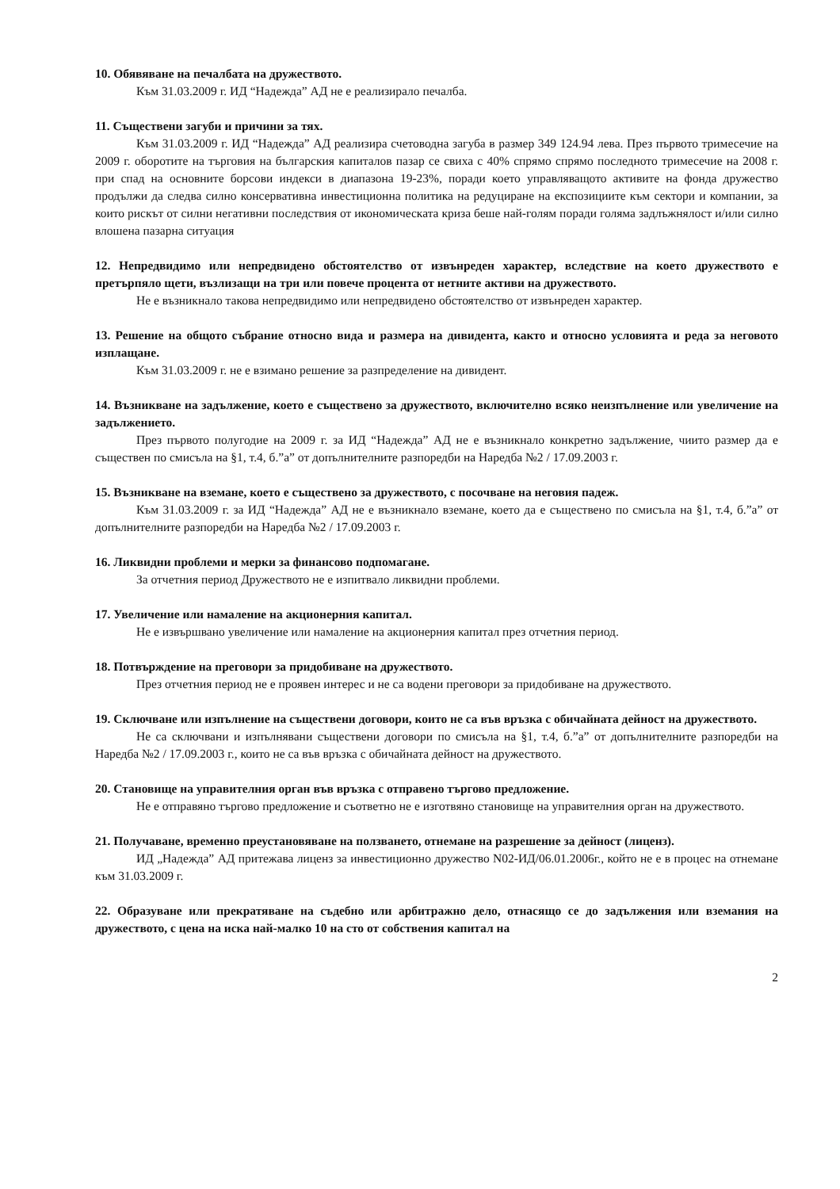10. Обявяване на печалбата на дружеството.
Към 31.03.2009 г. ИД “Надежда” АД не е реализирало печалба.
11. Съществени загуби и причини за тях.
Към 31.03.2009 г. ИД “Надежда” АД реализира счетоводна загуба в размер 349 124.94 лева. През първото тримесечие на 2009 г. оборотите на търговия на българския капиталов пазар се свиха с 40% спрямо спрямо последното тримесечие на 2008 г. при спад на основните борсови индекси в диапазона 19-23%, поради което управляващото активите на фонда дружество продължи да следва силно консервативна инвестиционна политика на редуциране на експозициите към сектори и компании, за които рискът от силни негативни последствия от икономическата криза беше най-голям поради голяма задлъжнялост и/или силно влошена пазарна ситуация
12. Непредвидимо или непредвидено обстоятелство от извънреден характер, вследствие на което дружеството е претърпяло щети, възлизащи на три или повече процента от нетните активи на дружеството.
Не е възникнало такова непредвидимо или непредвидено обстоятелство от извънреден характер.
13. Решение на общото събрание относно вида и размера на дивидента, както и относно условията и реда за неговото изплащане.
Към 31.03.2009 г. не е взимано решение за разпределение на дивидент.
14. Възникване на задължение, което е съществено за дружеството, включително всяко неизпълнение или увеличение на задължението.
През първото полугодие на 2009 г. за ИД “Надежда” АД не е възникнало конкретно задължение, чиито размер да е съществен по смисъла на §1, т.4, б.”а” от допълнителните разпоредби на Наредба №2 / 17.09.2003 г.
15. Възникване на вземане, което е съществено за дружеството, с посочване на неговия падеж.
Към 31.03.2009 г. за ИД “Надежда” АД не е възникнало вземане, което да е съществено по смисъла на §1, т.4, б.”а” от допълнителните разпоредби на Наредба №2 / 17.09.2003 г.
16. Ликвидни проблеми и мерки за финансово подпомагане.
За отчетния период Дружеството не е изпитвало ликвидни проблеми.
17. Увеличение или намаление на акционерния капитал.
Не е извършвано увеличение или намаление на акционерния капитал през отчетния период.
18. Потвърждение на преговори за придобиване на дружеството.
През отчетния период не е проявен интерес и не са водени преговори за придобиване на дружеството.
19. Сключване или изпълнение на съществени договори, които не са във връзка с обичайната дейност на дружеството.
Не са сключвани и изпълнявани съществени договори по смисъла на §1, т.4, б.”а” от допълнителните разпоредби на Наредба №2 / 17.09.2003 г., които не са във връзка с обичайната дейност на дружеството.
20. Становище на управителния орган във връзка с отправено търгово предложение.
Не е отправяно търгово предложение и съответно не е изготвяно становище на управителния орган на дружеството.
21. Получаване, временно преустановяване на ползването, отнемане на разрешение за дейност (лиценз).
ИД „Надежда” АД притежава лиценз за инвестиционно дружество N02-ИД/06.01.2006г., който не е в процес на отнемане към 31.03.2009 г.
22. Образуване или прекратяване на съдебно или арбитражно дело, отнасящо се до задължения или вземания на дружеството, с цена на иска най-малко 10 на сто от собствения капитал на
2